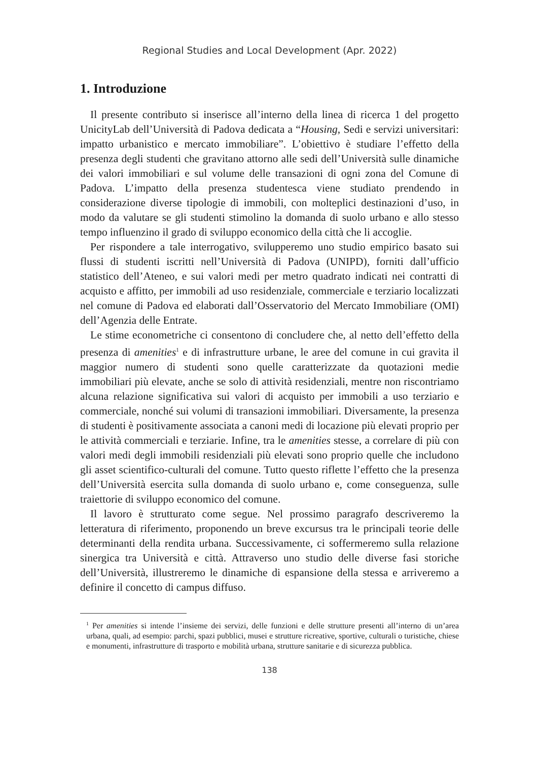Regional Studies and Local Development (Apr. 2022)
1. Introduzione
Il presente contributo si inserisce all’interno della linea di ricerca 1 del progetto UnicityLab dell’Università di Padova dedicata a “Housing, Sedi e servizi universitari: impatto urbanistico e mercato immobiliare”. L’obiettivo è studiare l’effetto della presenza degli studenti che gravitano attorno alle sedi dell’Università sulle dinamiche dei valori immobiliari e sul volume delle transazioni di ogni zona del Comune di Padova. L’impatto della presenza studentesca viene studiato prendendo in considerazione diverse tipologie di immobili, con molteplici destinazioni d’uso, in modo da valutare se gli studenti stimolino la domanda di suolo urbano e allo stesso tempo influenzino il grado di sviluppo economico della città che li accoglie.
Per rispondere a tale interrogativo, svilupperemo uno studio empirico basato sui flussi di studenti iscritti nell’Università di Padova (UNIPD), forniti dall’ufficio statistico dell’Ateneo, e sui valori medi per metro quadrato indicati nei contratti di acquisto e affitto, per immobili ad uso residenziale, commerciale e terziario localizzati nel comune di Padova ed elaborati dall’Osservatorio del Mercato Immobiliare (OMI) dell’Agenzia delle Entrate.
Le stime econometriche ci consentono di concludere che, al netto dell’effetto della presenza di amenities<sup>1</sup> e di infrastrutture urbane, le aree del comune in cui gravita il maggior numero di studenti sono quelle caratterizzate da quotazioni medie immobiliari più elevate, anche se solo di attività residenziali, mentre non riscontriamo alcuna relazione significativa sui valori di acquisto per immobili a uso terziario e commerciale, nonché sui volumi di transazioni immobiliari. Diversamente, la presenza di studenti è positivamente associata a canoni medi di locazione più elevati proprio per le attività commerciali e terziarie. Infine, tra le amenities stesse, a correlare di più con valori medi degli immobili residenziali più elevati sono proprio quelle che includono gli asset scientifico-culturali del comune. Tutto questo riflette l’effetto che la presenza dell’Università esercita sulla domanda di suolo urbano e, come conseguenza, sulle traiettorie di sviluppo economico del comune.
Il lavoro è strutturato come segue. Nel prossimo paragrafo descriveremo la letteratura di riferimento, proponendo un breve excursus tra le principali teorie delle determinanti della rendita urbana. Successivamente, ci soffermeremo sulla relazione sinergica tra Università e città. Attraverso uno studio delle diverse fasi storiche dell’Università, illustreremo le dinamiche di espansione della stessa e arriveremo a definire il concetto di campus diffuso.
<sup>1</sup> Per amenities si intende l’insieme dei servizi, delle funzioni e delle strutture presenti all’interno di un’area urbana, quali, ad esempio: parchi, spazi pubblici, musei e strutture ricreative, sportive, culturali o turistiche, chiese e monumenti, infrastrutture di trasporto e mobilità urbana, strutture sanitarie e di sicurezza pubblica.
138